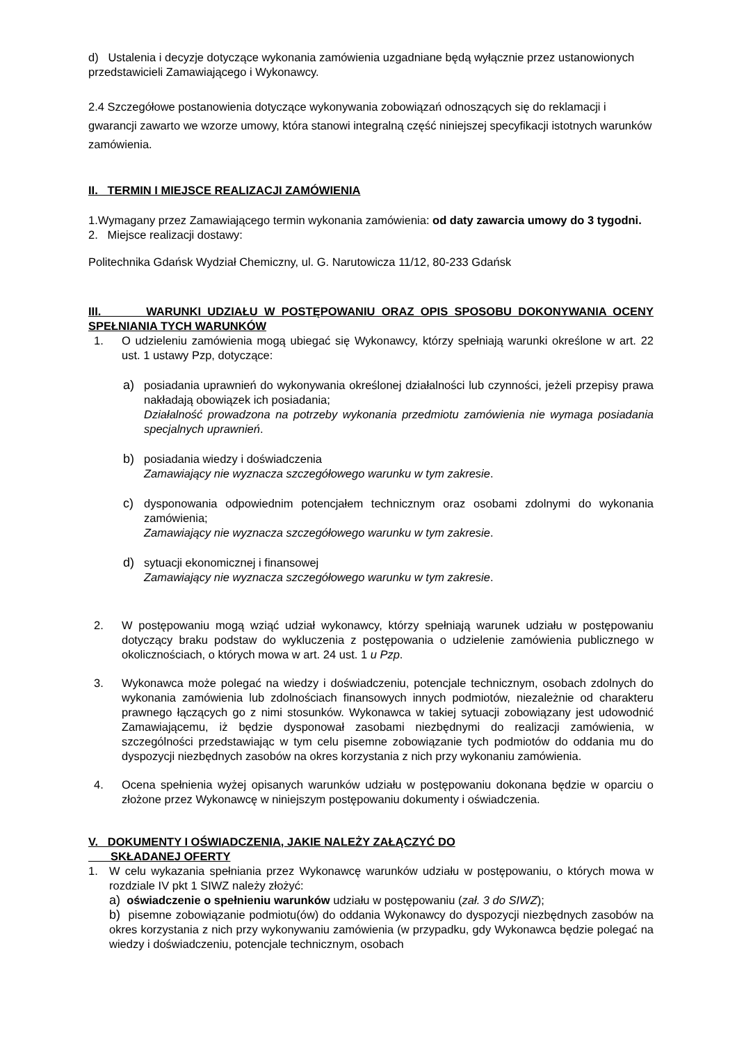d) Ustalenia i decyzje dotyczące wykonania zamówienia uzgadniane będą wyłącznie przez ustanowionych przedstawicieli Zamawiającego i Wykonawcy.
2.4 Szczegółowe postanowienia dotyczące wykonywania zobowiązań odnoszących się do reklamacji i gwarancji zawarto we wzorze umowy, która stanowi integralną część niniejszej specyfikacji istotnych warunków zamówienia.
II. TERMIN I MIEJSCE REALIZACJI ZAMÓWIENIA
1.Wymagany przez Zamawiającego termin wykonania zamówienia: od daty zawarcia umowy do 3 tygodni.
2. Miejsce realizacji dostawy:
Politechnika Gdańsk Wydział Chemiczny, ul. G. Narutowicza 11/12, 80-233 Gdańsk
III. WARUNKI UDZIAŁU W POSTĘPOWANIU ORAZ OPIS SPOSOBU DOKONYWANIA OCENY SPEŁNIANIA TYCH WARUNKÓW
1. O udzieleniu zamówienia mogą ubiegać się Wykonawcy, którzy spełniają warunki określone w art. 22 ust. 1 ustawy Pzp, dotyczące:
a) posiadania uprawnień do wykonywania określonej działalności lub czynności, jeżeli przepisy prawa nakładają obowiązek ich posiadania;
Działalność prowadzona na potrzeby wykonania przedmiotu zamówienia nie wymaga posiadania specjalnych uprawnień.
b) posiadania wiedzy i doświadczenia
Zamawiający nie wyznacza szczegółowego warunku w tym zakresie.
c) dysponowania odpowiednim potencjałem technicznym oraz osobami zdolnymi do wykonania zamówienia;
Zamawiający nie wyznacza szczegółowego warunku w tym zakresie.
d) sytuacji ekonomicznej i finansowej
Zamawiający nie wyznacza szczegółowego warunku w tym zakresie.
2. W postępowaniu mogą wziąć udział wykonawcy, którzy spełniają warunek udziału w postępowaniu dotyczący braku podstaw do wykluczenia z postępowania o udzielenie zamówienia publicznego w okolicznościach, o których mowa w art. 24 ust. 1 u Pzp.
3. Wykonawca może polegać na wiedzy i doświadczeniu, potencjale technicznym, osobach zdolnych do wykonania zamówienia lub zdolnościach finansowych innych podmiotów, niezależnie od charakteru prawnego łączących go z nimi stosunków. Wykonawca w takiej sytuacji zobowiązany jest udowodnić Zamawiającemu, iż będzie dysponował zasobami niezbędnymi do realizacji zamówienia, w szczególności przedstawiając w tym celu pisemne zobowiązanie tych podmiotów do oddania mu do dyspozycji niezbędnych zasobów na okres korzystania z nich przy wykonaniu zamówienia.
4. Ocena spełnienia wyżej opisanych warunków udziału w postępowaniu dokonana będzie w oparciu o złożone przez Wykonawcę w niniejszym postępowaniu dokumenty i oświadczenia.
V. DOKUMENTY I OŚWIADCZENIA, JAKIE NALEŻY ZAŁĄCZYĆ DO
SKŁADANEJ OFERTY
1. W celu wykazania spełniania przez Wykonawcę warunków udziału w postępowaniu, o których mowa w rozdziale IV pkt 1 SIWZ należy złożyć:
a) oświadczenie o spełnieniu warunków udziału w postępowaniu (zał. 3 do SIWZ);
b) pisemne zobowiązanie podmiotu(ów) do oddania Wykonawcy do dyspozycji niezbędnych zasobów na okres korzystania z nich przy wykonywaniu zamówienia (w przypadku, gdy Wykonawca będzie polegać na wiedzy i doświadczeniu, potencjale technicznym, osobach